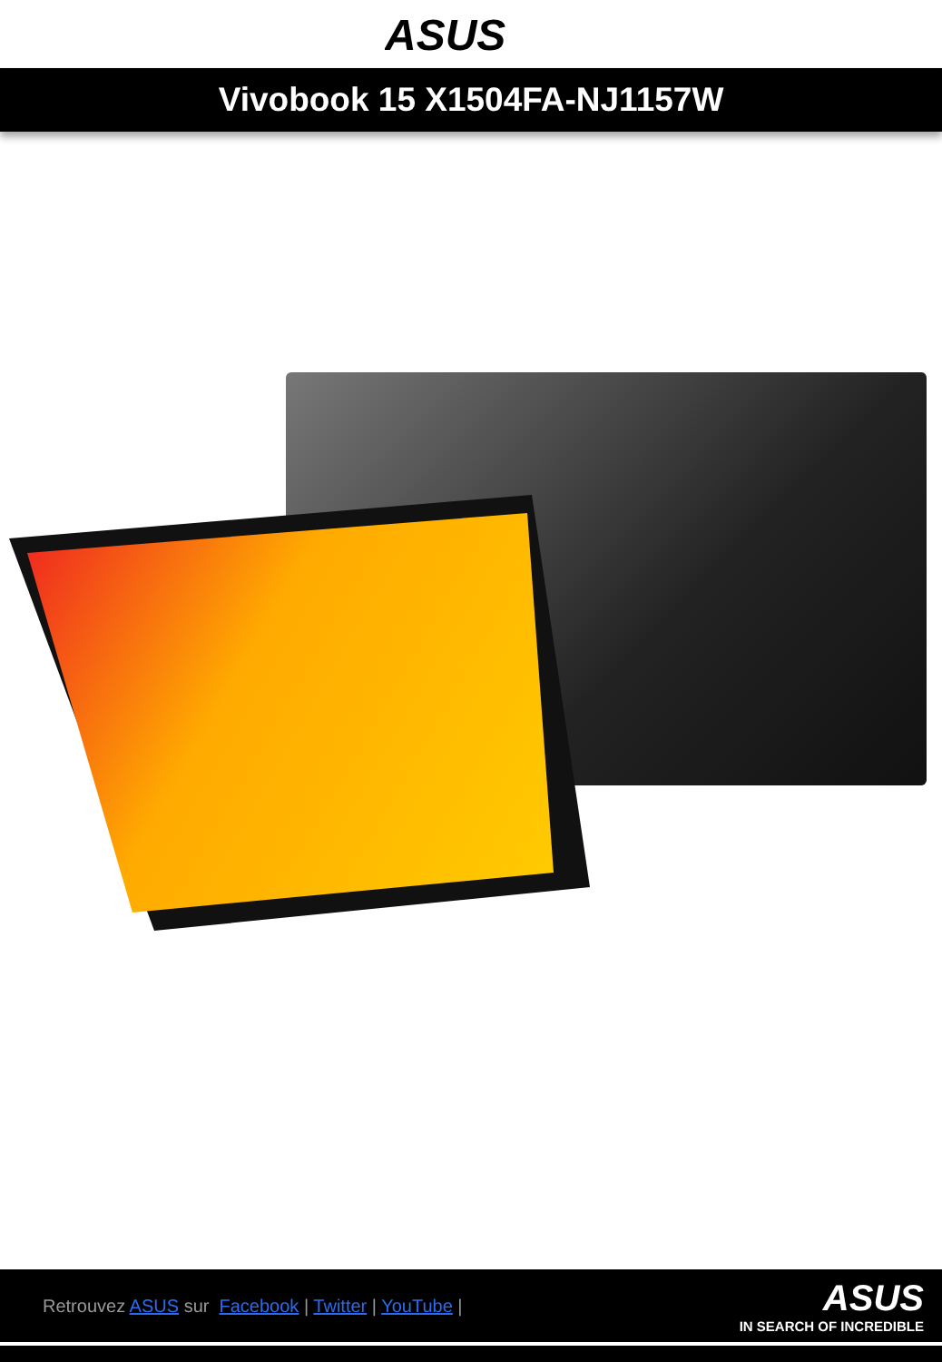ASUS
Vivobook 15 X1504FA-NJ1157W
Retrouvez ASUS sur Facebook | Twitter | YouTube |
ASUS
IN SEARCH OF INCREDIBLE